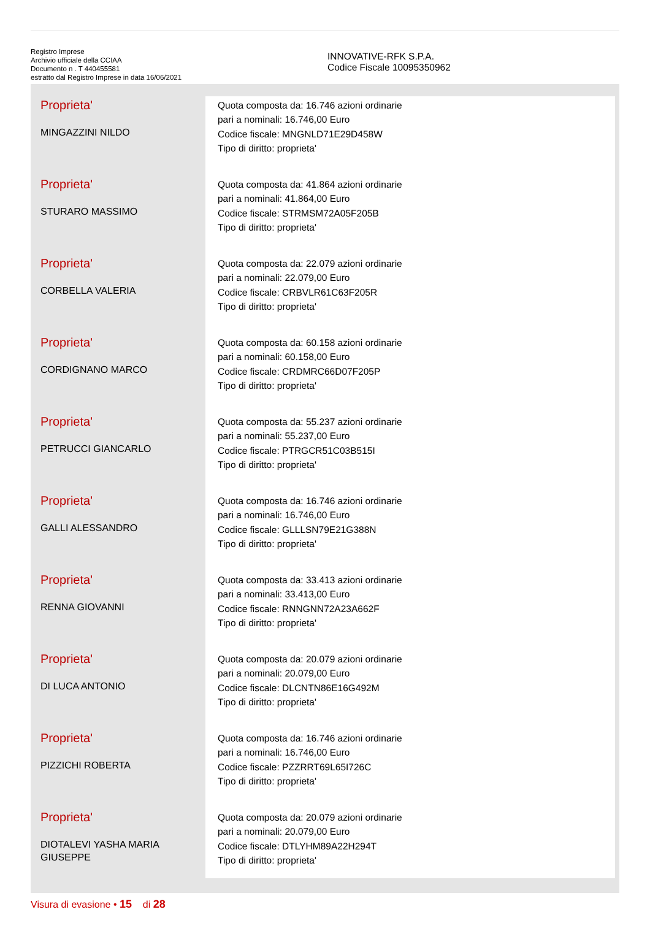Registro Imprese
Archivio ufficiale della CCIAA
Documento n . T 440455581
estratto dal Registro Imprese in data 16/06/2021
INNOVATIVE-RFK S.P.A.
Codice Fiscale 10095350962
| Proprieta' MINGAZZINI NILDO | Quota composta da: 16.746 azioni ordinarie pari a nominali: 16.746,00 Euro Codice fiscale: MNGNLD71E29D458W Tipo di diritto: proprieta' |
| Proprieta' STURARO MASSIMO | Quota composta da: 41.864 azioni ordinarie pari a nominali: 41.864,00 Euro Codice fiscale: STRMSM72A05F205B Tipo di diritto: proprieta' |
| Proprieta' CORBELLA VALERIA | Quota composta da: 22.079 azioni ordinarie pari a nominali: 22.079,00 Euro Codice fiscale: CRBVLR61C63F205R Tipo di diritto: proprieta' |
| Proprieta' CORDIGNANO MARCO | Quota composta da: 60.158 azioni ordinarie pari a nominali: 60.158,00 Euro Codice fiscale: CRDMRC66D07F205P Tipo di diritto: proprieta' |
| Proprieta' PETRUCCI GIANCARLO | Quota composta da: 55.237 azioni ordinarie pari a nominali: 55.237,00 Euro Codice fiscale: PTRGCR51C03B515I Tipo di diritto: proprieta' |
| Proprieta' GALLI ALESSANDRO | Quota composta da: 16.746 azioni ordinarie pari a nominali: 16.746,00 Euro Codice fiscale: GLLLSN79E21G388N Tipo di diritto: proprieta' |
| Proprieta' RENNA GIOVANNI | Quota composta da: 33.413 azioni ordinarie pari a nominali: 33.413,00 Euro Codice fiscale: RNNGNN72A23A662F Tipo di diritto: proprieta' |
| Proprieta' DI LUCA ANTONIO | Quota composta da: 20.079 azioni ordinarie pari a nominali: 20.079,00 Euro Codice fiscale: DLCNTN86E16G492M Tipo di diritto: proprieta' |
| Proprieta' PIZZICHI ROBERTA | Quota composta da: 16.746 azioni ordinarie pari a nominali: 16.746,00 Euro Codice fiscale: PZZRRT69L65I726C Tipo di diritto: proprieta' |
| Proprieta' DIOTALEVI YASHA MARIA GIUSEPPE | Quota composta da: 20.079 azioni ordinarie pari a nominali: 20.079,00 Euro Codice fiscale: DTLYHM89A22H294T Tipo di diritto: proprieta' |
Visura di evasione • 15 di 28